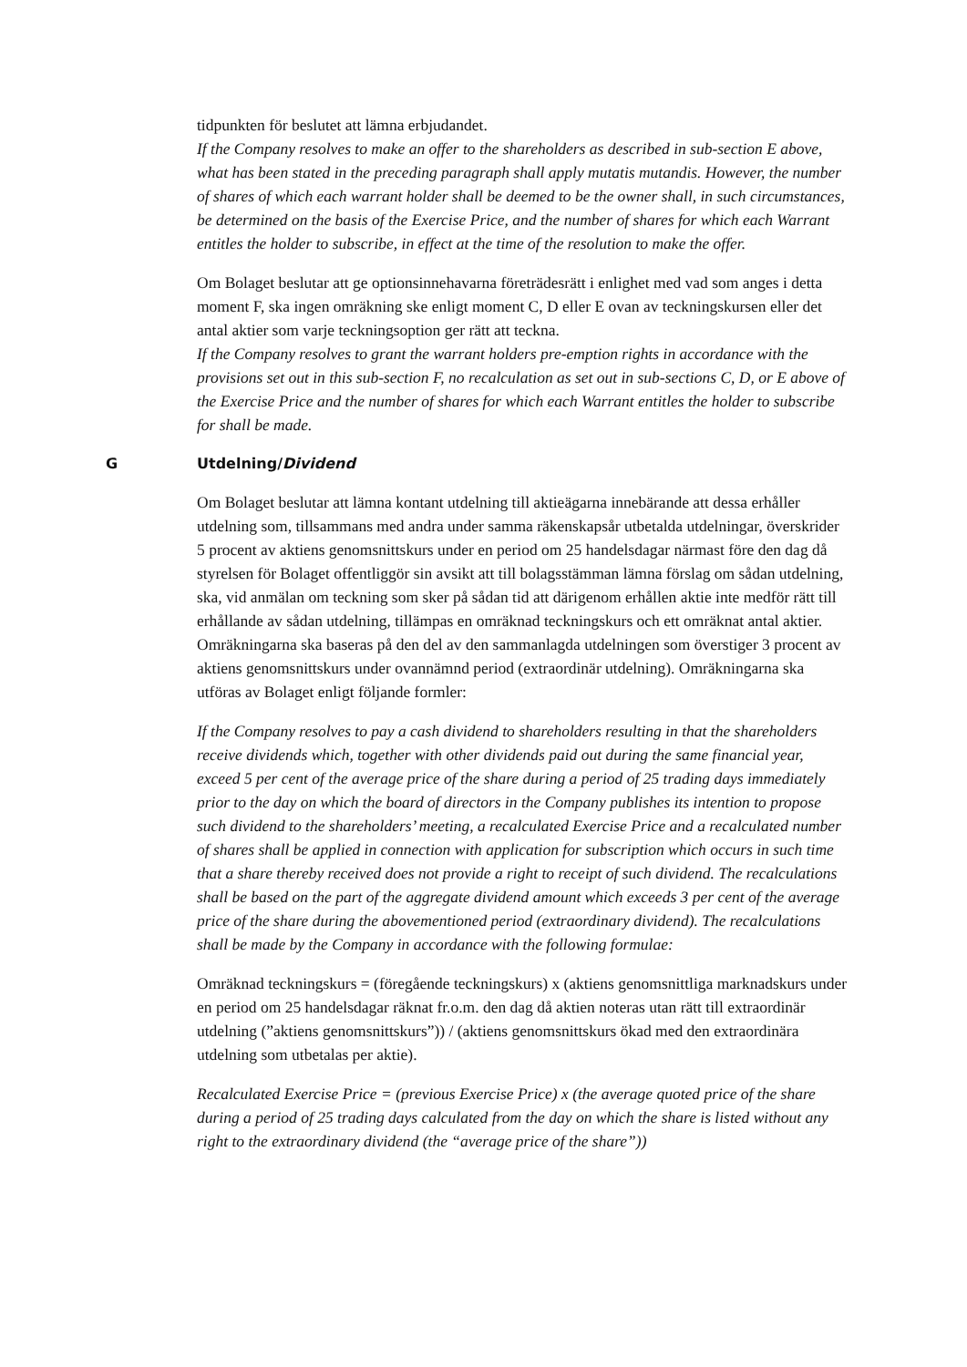tidpunkten för beslutet att lämna erbjudandet.
If the Company resolves to make an offer to the shareholders as described in sub-section E above, what has been stated in the preceding paragraph shall apply mutatis mutandis. However, the number of shares of which each warrant holder shall be deemed to be the owner shall, in such circumstances, be determined on the basis of the Exercise Price, and the number of shares for which each Warrant entitles the holder to subscribe, in effect at the time of the resolution to make the offer.
Om Bolaget beslutar att ge optionsinnehavarna företrädesrätt i enlighet med vad som anges i detta moment F, ska ingen omräkning ske enligt moment C, D eller E ovan av teckningskursen eller det antal aktier som varje teckningsoption ger rätt att teckna.
If the Company resolves to grant the warrant holders pre-emption rights in accordance with the provisions set out in this sub-section F, no recalculation as set out in sub-sections C, D, or E above of the Exercise Price and the number of shares for which each Warrant entitles the holder to subscribe for shall be made.
G Utdelning/Dividend
Om Bolaget beslutar att lämna kontant utdelning till aktieägarna innebärande att dessa erhåller utdelning som, tillsammans med andra under samma räkenskapsår utbetalda utdelningar, överskrider 5 procent av aktiens genomsnittskurs under en period om 25 handelsdagar närmast före den dag då styrelsen för Bolaget offentliggör sin avsikt att till bolagsstämman lämna förslag om sådan utdelning, ska, vid anmälan om teckning som sker på sådan tid att därigenom erhållen aktie inte medför rätt till erhållande av sådan utdelning, tillämpas en omräknad teckningskurs och ett omräknat antal aktier. Omräkningarna ska baseras på den del av den sammanlagda utdelningen som överstiger 3 procent av aktiens genomsnittskurs under ovannämnd period (extraordinär utdelning). Omräkningarna ska utföras av Bolaget enligt följande formler:
If the Company resolves to pay a cash dividend to shareholders resulting in that the shareholders receive dividends which, together with other dividends paid out during the same financial year, exceed 5 per cent of the average price of the share during a period of 25 trading days immediately prior to the day on which the board of directors in the Company publishes its intention to propose such dividend to the shareholders’ meeting, a recalculated Exercise Price and a recalculated number of shares shall be applied in connection with application for subscription which occurs in such time that a share thereby received does not provide a right to receipt of such dividend. The recalculations shall be based on the part of the aggregate dividend amount which exceeds 3 per cent of the average price of the share during the abovementioned period (extraordinary dividend). The recalculations shall be made by the Company in accordance with the following formulae:
Omräknad teckningskurs = (föregående teckningskurs) x (aktiens genomsnittliga marknadskurs under en period om 25 handelsdagar räknat fr.o.m. den dag då aktien noteras utan rätt till extraordinär utdelning (”aktiens genomsnittskurs”)) / (aktiens genomsnittskurs ökad med den extraordinära utdelning som utbetalas per aktie).
Recalculated Exercise Price = (previous Exercise Price) x (the average quoted price of the share during a period of 25 trading days calculated from the day on which the share is listed without any right to the extraordinary dividend (the “average price of the share”))